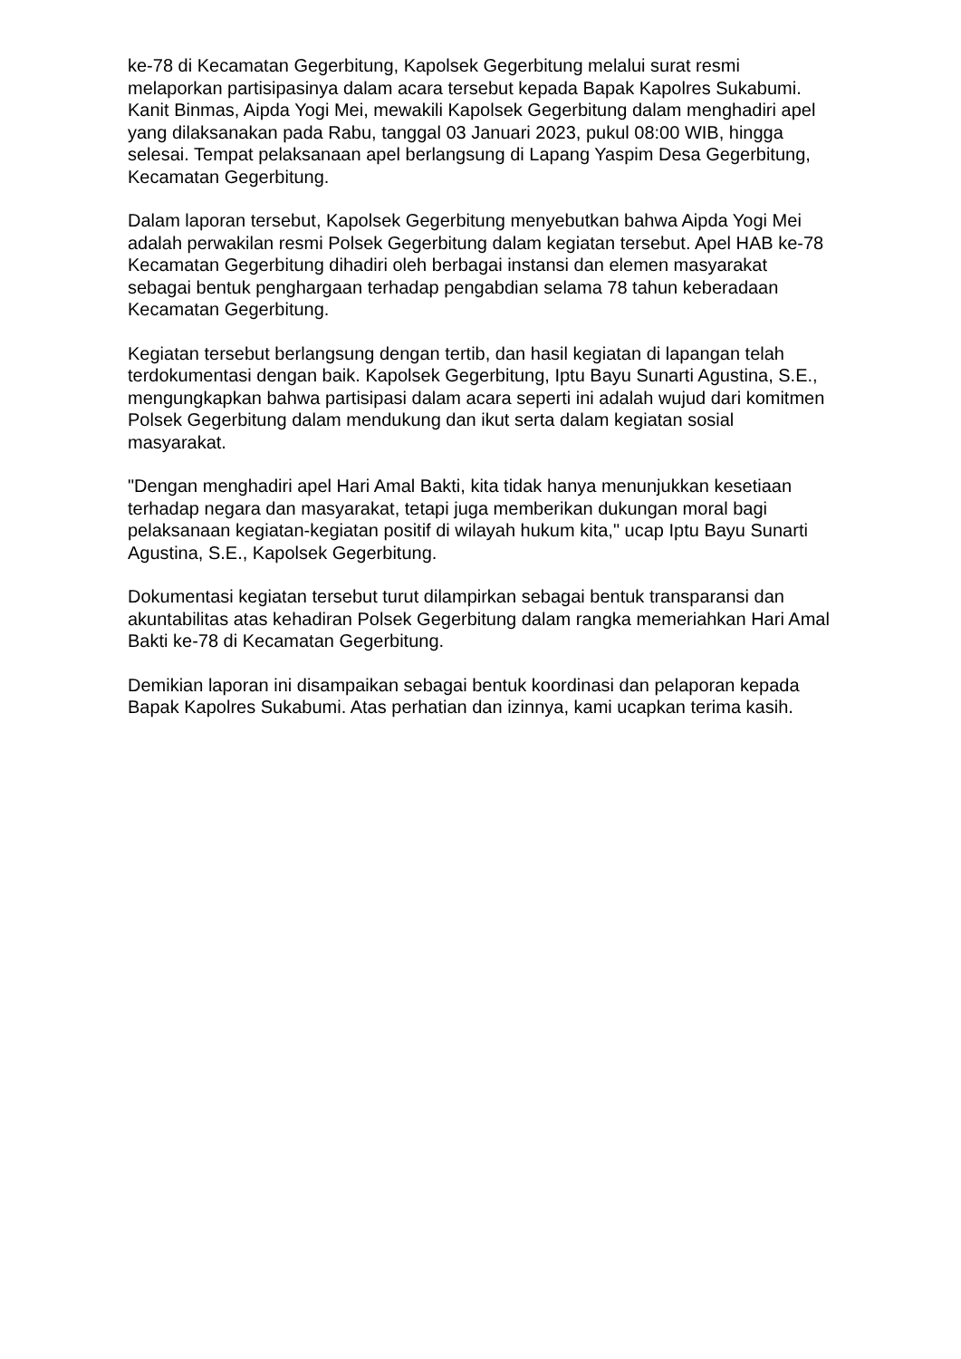ke-78 di Kecamatan Gegerbitung, Kapolsek Gegerbitung melalui surat resmi melaporkan partisipasinya dalam acara tersebut kepada Bapak Kapolres Sukabumi. Kanit Binmas, Aipda Yogi Mei, mewakili Kapolsek Gegerbitung dalam menghadiri apel yang dilaksanakan pada Rabu, tanggal 03 Januari 2023, pukul 08:00 WIB, hingga selesai. Tempat pelaksanaan apel berlangsung di Lapang Yaspim Desa Gegerbitung, Kecamatan Gegerbitung.
Dalam laporan tersebut, Kapolsek Gegerbitung menyebutkan bahwa Aipda Yogi Mei adalah perwakilan resmi Polsek Gegerbitung dalam kegiatan tersebut. Apel HAB ke-78 Kecamatan Gegerbitung dihadiri oleh berbagai instansi dan elemen masyarakat sebagai bentuk penghargaan terhadap pengabdian selama 78 tahun keberadaan Kecamatan Gegerbitung.
Kegiatan tersebut berlangsung dengan tertib, dan hasil kegiatan di lapangan telah terdokumentasi dengan baik. Kapolsek Gegerbitung, Iptu Bayu Sunarti Agustina, S.E., mengungkapkan bahwa partisipasi dalam acara seperti ini adalah wujud dari komitmen Polsek Gegerbitung dalam mendukung dan ikut serta dalam kegiatan sosial masyarakat.
"Dengan menghadiri apel Hari Amal Bakti, kita tidak hanya menunjukkan kesetiaan terhadap negara dan masyarakat, tetapi juga memberikan dukungan moral bagi pelaksanaan kegiatan-kegiatan positif di wilayah hukum kita," ucap Iptu Bayu Sunarti Agustina, S.E., Kapolsek Gegerbitung.
Dokumentasi kegiatan tersebut turut dilampirkan sebagai bentuk transparansi dan akuntabilitas atas kehadiran Polsek Gegerbitung dalam rangka memeriahkan Hari Amal Bakti ke-78 di Kecamatan Gegerbitung.
Demikian laporan ini disampaikan sebagai bentuk koordinasi dan pelaporan kepada Bapak Kapolres Sukabumi. Atas perhatian dan izinnya, kami ucapkan terima kasih.